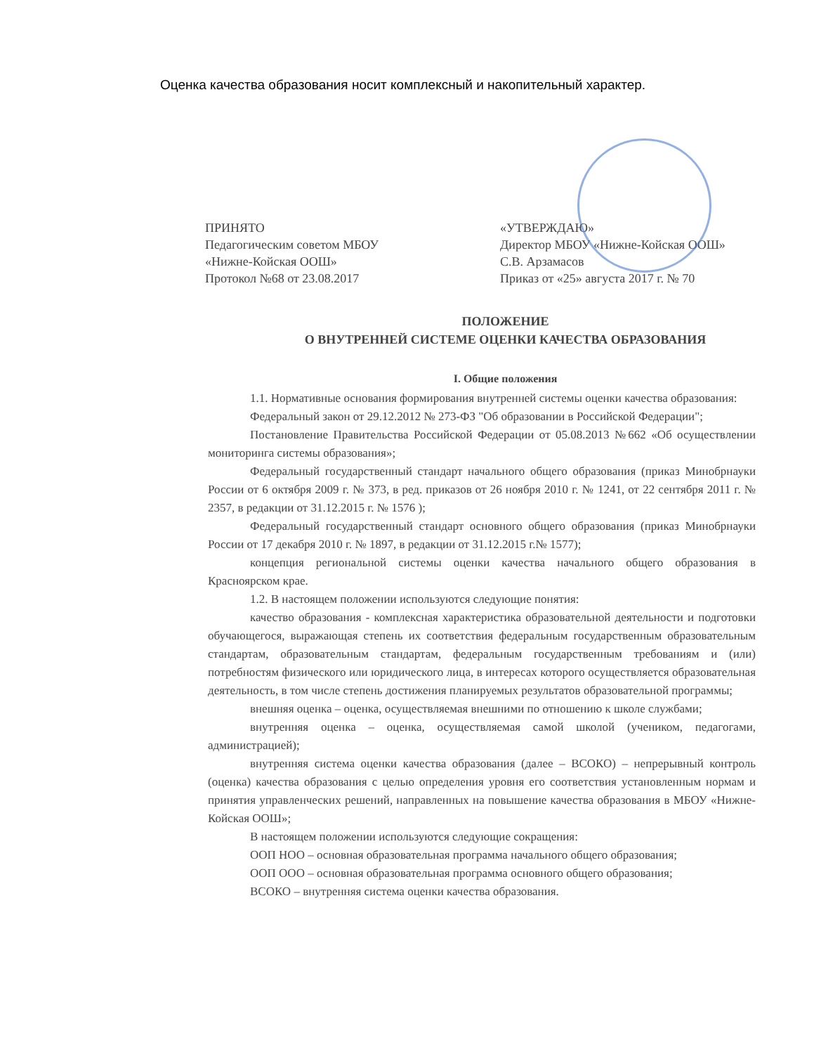Оценка качества образования носит комплексный и накопительный характер.
ПРИНЯТО
Педагогическим советом МБОУ
«Нижне-Койская ООШ»
Протокол №68 от 23.08.2017
«УТВЕРЖДАЮ»
Директор МБОУ «Нижне-Койская ООШ»
С.В. Арзамасов
Приказ от «25» августа 2017 г. № 70
ПОЛОЖЕНИЕ
О ВНУТРЕННЕЙ СИСТЕМЕ ОЦЕНКИ КАЧЕСТВА ОБРАЗОВАНИЯ
I. Общие положения
1.1. Нормативные основания формирования внутренней системы оценки качества образования:
Федеральный закон от 29.12.2012 № 273-ФЗ "Об образовании в Российской Федерации";
Постановление Правительства Российской Федерации от 05.08.2013 №662 «Об осуществлении мониторинга системы образования»;
Федеральный государственный стандарт начального общего образования (приказ Минобрнауки России от 6 октября 2009 г. № 373, в ред. приказов от 26 ноября 2010 г. № 1241, от 22 сентября 2011 г. № 2357, в редакции от 31.12.2015 г. № 1576 );
Федеральный государственный стандарт основного общего образования (приказ Минобрнауки России от 17 декабря 2010 г. № 1897, в редакции от 31.12.2015 г.№ 1577);
концепция региональной системы оценки качества начального общего образования в Красноярском крае.
1.2. В настоящем положении используются следующие понятия:
качество образования - комплексная характеристика образовательной деятельности и подготовки обучающегося, выражающая степень их соответствия федеральным государственным образовательным стандартам, образовательным стандартам, федеральным государственным требованиям и (или) потребностям физического или юридического лица, в интересах которого осуществляется образовательная деятельность, в том числе степень достижения планируемых результатов образовательной программы;
внешняя оценка – оценка, осуществляемая внешними по отношению к школе службами;
внутренняя оценка – оценка, осуществляемая самой школой (учеником, педагогами, администрацией);
внутренняя система оценки качества образования (далее – ВСОКО) – непрерывный контроль (оценка) качества образования с целью определения уровня его соответствия установленным нормам и принятия управленческих решений, направленных на повышение качества образования в МБОУ «Нижне-Койская ООШ»;
В настоящем положении используются следующие сокращения:
ООП НОО – основная образовательная программа начального общего образования;
ООП ООО – основная образовательная программа основного общего образования;
ВСОКО – внутренняя система оценки качества образования.